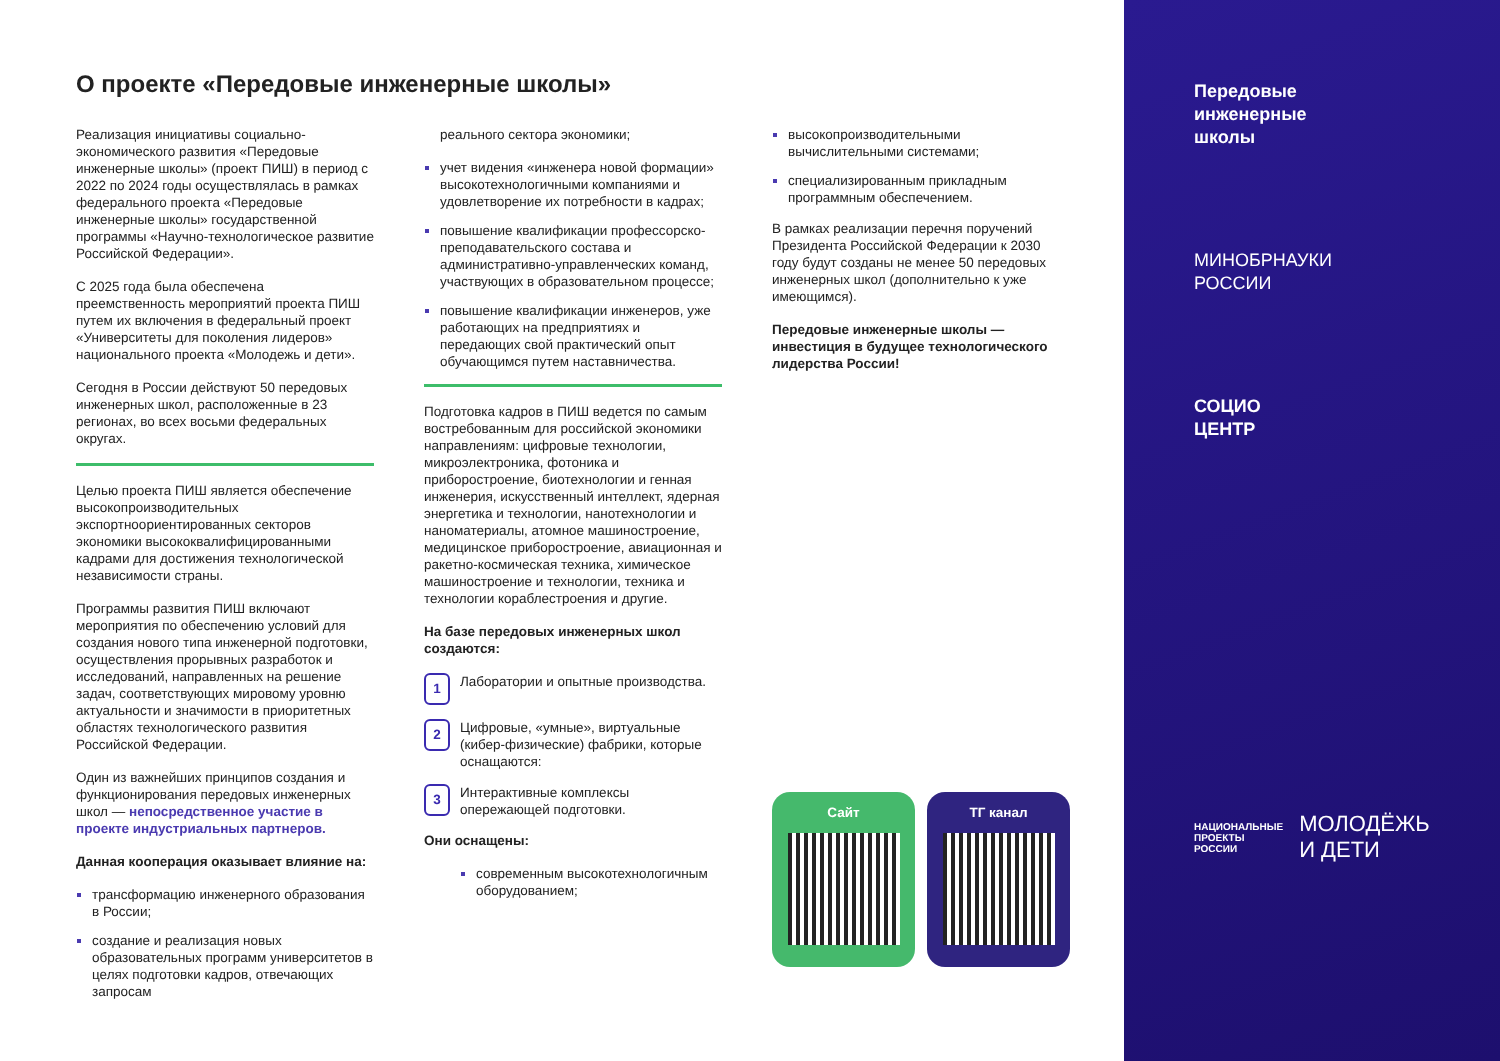О проекте «Передовые инженерные школы»
Реализация инициативы социально-экономического развития «Передовые инженерные школы» (проект ПИШ) в период с 2022 по 2024 годы осуществлялась в рамках федерального проекта «Передовые инженерные школы» государственной программы «Научно-технологическое развитие Российской Федерации».
С 2025 года была обеспечена преемственность мероприятий проекта ПИШ путем их включения в федеральный проект «Университеты для поколения лидеров» национального проекта «Молодежь и дети».
Сегодня в России действуют 50 передовых инженерных школ, расположенные в 23 регионах, во всех восьми федеральных округах.
Целью проекта ПИШ является обеспечение высокопроизводительных экспортноориентированных секторов экономики высококвалифицированными кадрами для достижения технологической независимости страны.
Программы развития ПИШ включают мероприятия по обеспечению условий для создания нового типа инженерной подготовки, осуществления прорывных разработок и исследований, направленных на решение задач, соответствующих мировому уровню актуальности и значимости в приоритетных областях технологического развития Российской Федерации.
Один из важнейших принципов создания и функционирования передовых инженерных школ — непосредственное участие в проекте индустриальных партнеров.
Данная кооперация оказывает влияние на:
трансформацию инженерного образования в России;
создание и реализация новых образовательных программ университетов в целях подготовки кадров, отвечающих запросам
реального сектора экономики;
учет видения «инженера новой формации» высокотехнологичными компаниями и удовлетворение их потребности в кадрах;
повышение квалификации профессорско-преподавательского состава и административно-управленческих команд, участвующих в образовательном процессе;
повышение квалификации инженеров, уже работающих на предприятиях и передающих свой практический опыт обучающимся путем наставничества.
Подготовка кадров в ПИШ ведется по самым востребованным для российской экономики направлениям: цифровые технологии, микроэлектроника, фотоника и приборостроение, биотехнологии и генная инженерия, искусственный интеллект, ядерная энергетика и технологии, нанотехнологии и наноматериалы, атомное машиностроение, медицинское приборостроение, авиационная и ракетно-космическая техника, химическое машиностроение и технологии, техника и технологии кораблестроения и другие.
На базе передовых инженерных школ создаются:
1 Лаборатории и опытные производства.
2 Цифровые, «умные», виртуальные (кибер-физические) фабрики, которые оснащаются:
3 Интерактивные комплексы опережающей подготовки.
Они оснащены:
современным высокотехнологичным оборудованием;
высокопроизводительными вычислительными системами;
специализированным прикладным программным обеспечением.
В рамках реализации перечня поручений Президента Российской Федерации к 2030 году будут созданы не менее 50 передовых инженерных школ (дополнительно к уже имеющимся).
Передовые инженерные школы — инвестиция в будущее технологического лидерства России!
Сайт ТГ канал
Передовые
инженерные
школы
МИНОБРНАУКИ
РОССИИ
СОЦИО
ЦЕНТР
НАЦИОНАЛЬНЫЕ
ПРОЕКТЫ
РОССИИ МОЛОДЁЖЬ
И ДЕТИ